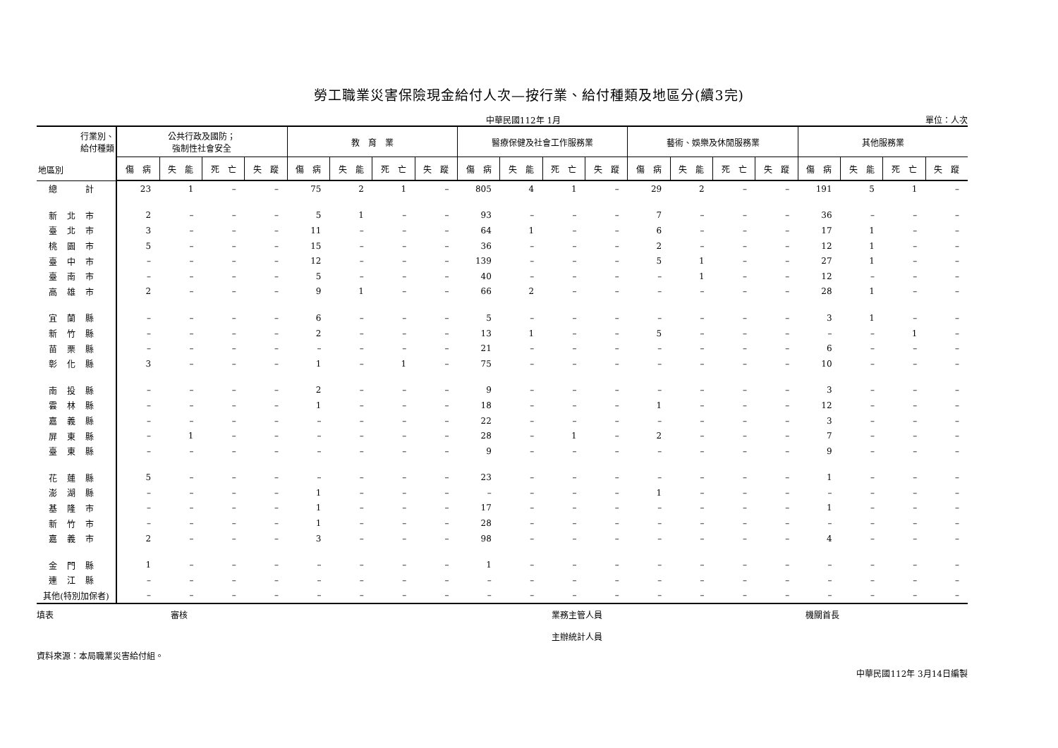勞工職業災害保險現金給付人次—按行業、給付種類及地區分(續3完)
中華民國112年 1月 單位：人次
| 行業別、 給付種類 地區別 | 公共行政及國防； 強制性社會安全 | | | | 教 育 業 | | | | 醫療保健及社會工作服務業 | | | | 藝術、娛樂及休閒服務業 | | | | 其他服務業 | | | |
| --- | --- | --- | --- | --- | --- | --- | --- | --- | --- | --- | --- | --- | --- | --- | --- | --- | --- | --- | --- | --- |
| | 傷 病 | 失 能 | 死 亡 | 失 蹤 | 傷 病 | 失 能 | 死 亡 | 失 蹤 | 傷 病 | 失 能 | 死 亡 | 失 蹤 | 傷 病 | 失 能 | 死 亡 | 失 蹤 | 傷 病 | 失 能 | 死 亡 | 失 蹤 |
| 總 計 | 23 | 1 | – | – | 75 | 2 | 1 | – | 805 | 4 | 1 | – | 29 | 2 | – | – | 191 | 5 | 1 | – |
| 新北市 | 2 | – | – | – | 5 | 1 | – | – | 93 | – | – | – | 7 | – | – | – | 36 | – | – | – |
| 臺北市 | 3 | – | – | – | 11 | – | – | – | 64 | 1 | – | – | 6 | – | – | – | 17 | 1 | – | – |
| 桃園市 | 5 | – | – | – | 15 | – | – | – | 36 | – | – | – | 2 | – | – | – | 12 | 1 | – | – |
| 臺中市 | – | – | – | – | 12 | – | – | – | 139 | – | – | – | 5 | 1 | – | – | 27 | 1 | – | – |
| 臺南市 | – | – | – | – | 5 | – | – | – | 40 | – | – | – | – | 1 | – | – | 12 | – | – | – |
| 高雄市 | 2 | – | – | – | 9 | 1 | – | – | 66 | 2 | – | – | – | – | – | – | 28 | 1 | – | – |
| 宜蘭縣 | – | – | – | – | 6 | – | – | – | 5 | – | – | – | – | – | – | – | 3 | 1 | – | – |
| 新竹縣 | – | – | – | – | 2 | – | – | – | 13 | 1 | – | – | 5 | – | – | – | – | – | 1 | – |
| 苗栗縣 | – | – | – | – | – | – | – | – | 21 | – | – | – | – | – | – | – | 6 | – | – | – |
| 彰化縣 | 3 | – | – | – | 1 | – | 1 | – | 75 | – | – | – | – | – | – | – | 10 | – | – | – |
| 南投縣 | – | – | – | – | 2 | – | – | – | 9 | – | – | – | – | – | – | – | 3 | – | – | – |
| 雲林縣 | – | – | – | – | 1 | – | – | – | 18 | – | – | – | 1 | – | – | – | 12 | – | – | – |
| 嘉義縣 | – | – | – | – | – | – | – | – | 22 | – | – | – | – | – | – | – | 3 | – | – | – |
| 屏東縣 | – | 1 | – | – | – | – | – | – | 28 | – | 1 | – | 2 | – | – | – | 7 | – | – | – |
| 臺東縣 | – | – | – | – | – | – | – | – | 9 | – | – | – | – | – | – | – | 9 | – | – | – |
| 花蓮縣 | 5 | – | – | – | – | – | – | – | 23 | – | – | – | – | – | – | – | 1 | – | – | – |
| 澎湖縣 | – | – | – | – | 1 | – | – | – | – | – | – | – | 1 | – | – | – | – | – | – | – |
| 基隆市 | – | – | – | – | 1 | – | – | – | 17 | – | – | – | – | – | – | – | 1 | – | – | – |
| 新竹市 | – | – | – | – | 1 | – | – | – | 28 | – | – | – | – | – | – | – | – | – | – | – |
| 嘉義市 | 2 | – | – | – | 3 | – | – | – | 98 | – | – | – | – | – | – | – | 4 | – | – | – |
| 金門縣 | 1 | – | – | – | – | – | – | – | 1 | – | – | – | – | – | – | – | – | – | – | – |
| 連江縣 | – | – | – | – | – | – | – | – | – | – | – | – | – | – | – | – | – | – | – | – |
| 其他(特別加保者) | – | – | – | – | – | – | – | – | – | – | – | – | – | – | – | – | – | – | – | – |
填表 審核 業務主管人員
主辦統計人員
機關首長
資料來源：本局職業災害給付組。
中華民國112年 3月14日編製